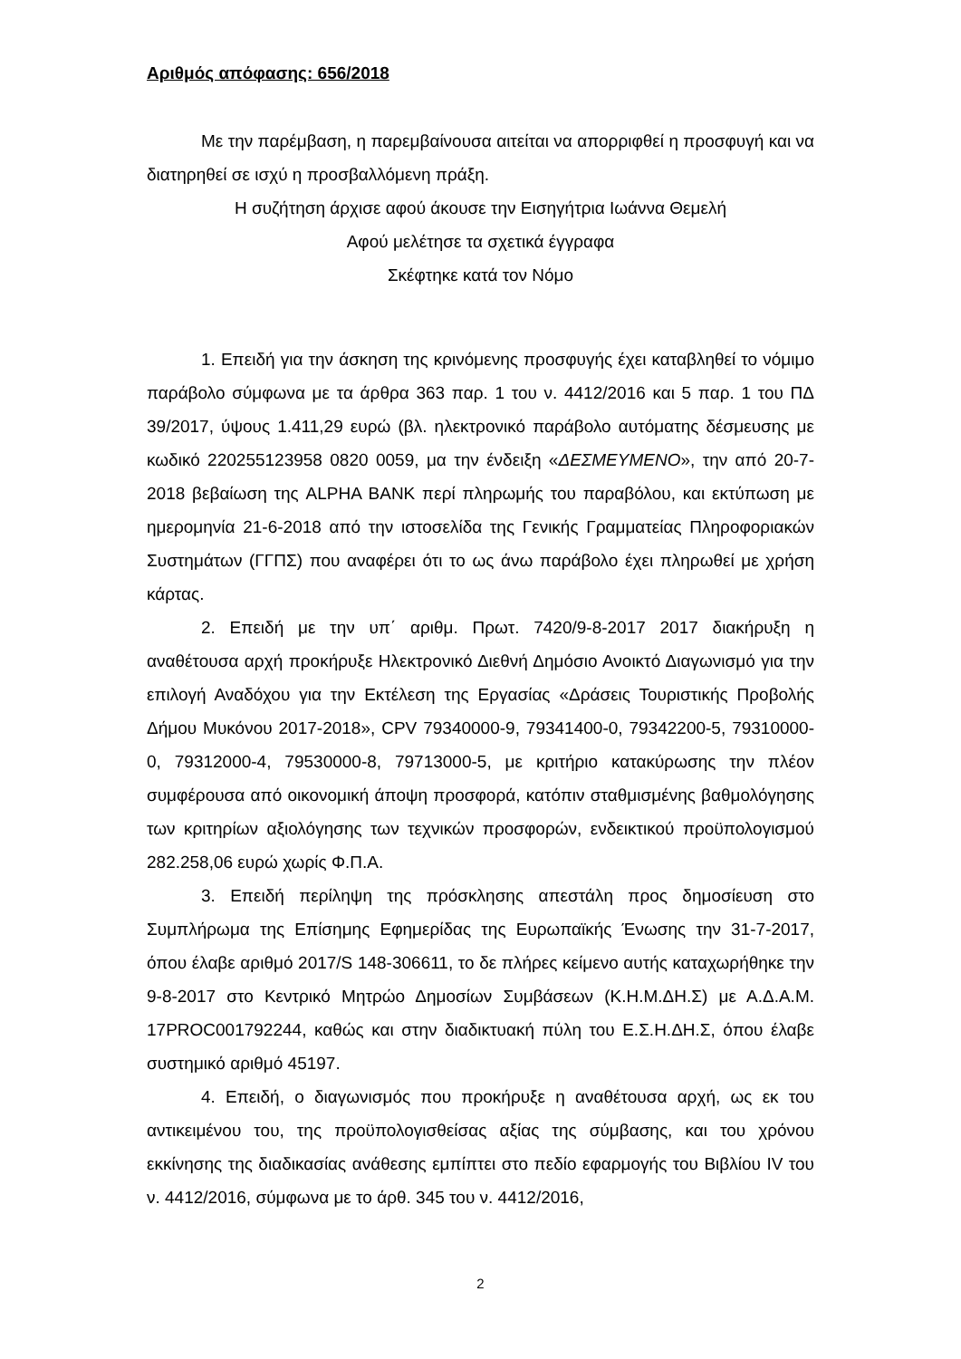Αριθμός απόφασης: 656/2018
Με την παρέμβαση, η παρεμβαίνουσα αιτείται να απορριφθεί η προσφυγή και να διατηρηθεί σε ισχύ η προσβαλλόμενη πράξη.
Η συζήτηση άρχισε αφού άκουσε την Εισηγήτρια Ιωάννα Θεμελή
Αφού μελέτησε τα σχετικά έγγραφα
Σκέφτηκε κατά τον Νόμο
1. Επειδή για την άσκηση της κρινόμενης προσφυγής έχει καταβληθεί το νόμιμο παράβολο σύμφωνα με τα άρθρα 363 παρ. 1 του ν. 4412/2016 και 5 παρ. 1 του ΠΔ 39/2017, ύψους 1.411,29 ευρώ (βλ. ηλεκτρονικό παράβολο αυτόματης δέσμευσης με κωδικό 220255123958 0820 0059, μα την ένδειξη «ΔΕΣΜΕΥΜΕΝΟ», την από 20-7-2018 βεβαίωση της ALPHA BANK περί πληρωμής του παραβόλου, και εκτύπωση με ημερομηνία 21-6-2018 από την ιστοσελίδα της Γενικής Γραμματείας Πληροφοριακών Συστημάτων (ΓΓΠΣ) που αναφέρει ότι το ως άνω παράβολο έχει πληρωθεί με χρήση κάρτας.
2. Επειδή με την υπ΄ αριθμ. Πρωτ. 7420/9-8-2017 2017 διακήρυξη η αναθέτουσα αρχή προκήρυξε Ηλεκτρονικό Διεθνή Δημόσιο Ανοικτό Διαγωνισμό για την επιλογή Αναδόχου για την Εκτέλεση της Εργασίας «Δράσεις Τουριστικής Προβολής Δήμου Μυκόνου 2017-2018», CPV 79340000-9, 79341400-0, 79342200-5, 79310000-0, 79312000-4, 79530000-8, 79713000-5, με κριτήριο κατακύρωσης την πλέον συμφέρουσα από οικονομική άποψη προσφορά, κατόπιν σταθμισμένης βαθμολόγησης των κριτηρίων αξιολόγησης των τεχνικών προσφορών, ενδεικτικού προϋπολογισμού 282.258,06 ευρώ χωρίς Φ.Π.Α.
3. Επειδή περίληψη της πρόσκλησης απεστάλη προς δημοσίευση στο Συμπλήρωμα της Επίσημης Εφημερίδας της Ευρωπαϊκής Ένωσης την 31-7-2017, όπου έλαβε αριθμό 2017/S 148-306611, το δε πλήρες κείμενο αυτής καταχωρήθηκε την 9-8-2017 στο Κεντρικό Μητρώο Δημοσίων Συμβάσεων (Κ.Η.Μ.ΔΗ.Σ) με Α.Δ.Α.Μ. 17PROC001792244, καθώς και στην διαδικτυακή πύλη του Ε.Σ.Η.ΔΗ.Σ, όπου έλαβε συστημικό αριθμό 45197.
4. Επειδή, ο διαγωνισμός που προκήρυξε η αναθέτουσα αρχή, ως εκ του αντικειμένου του, της προϋπολογισθείσας αξίας της σύμβασης, και του χρόνου εκκίνησης της διαδικασίας ανάθεσης εμπίπτει στο πεδίο εφαρμογής του Βιβλίου IV του ν. 4412/2016, σύμφωνα με το άρθ. 345 του ν. 4412/2016,
2